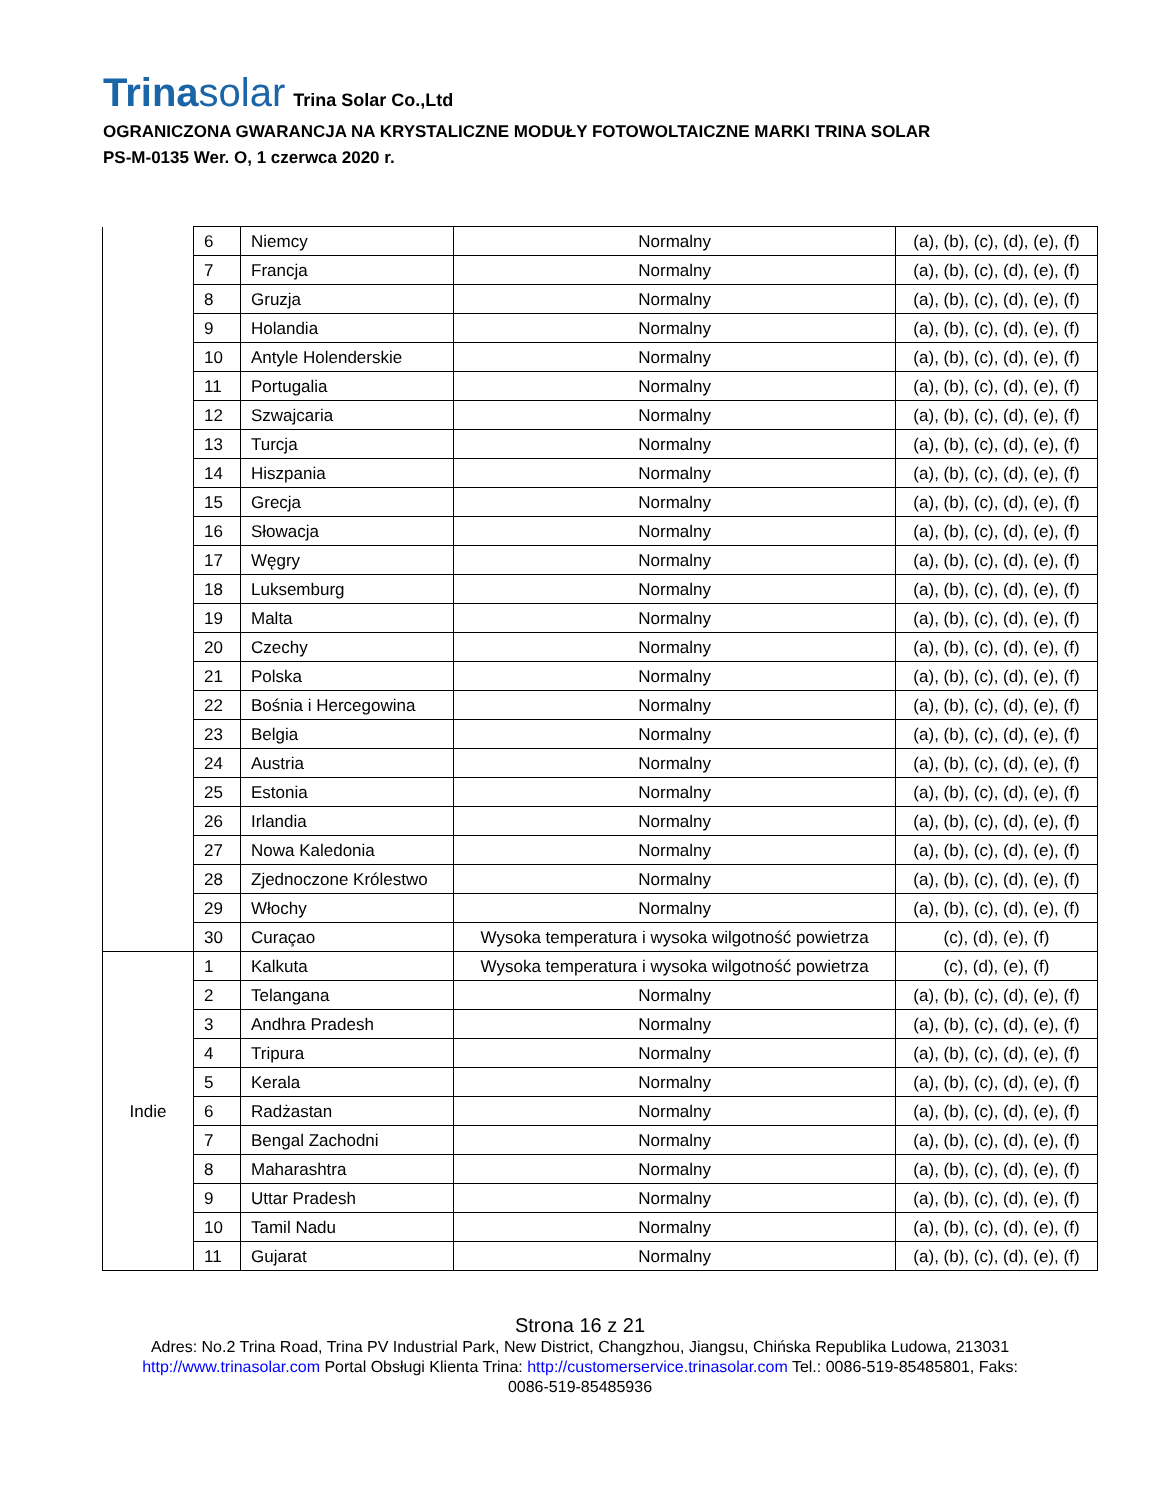Trinasolar
Trina Solar Co.,Ltd
OGRANICZONA GWARANCJA NA KRYSTALICZNE MODUŁY FOTOWOLTAICZNE MARKI TRINA SOLAR
PS-M-0135 Wer. O, 1 czerwca 2020 r.
| | 6 | Niemcy | Normalny | (a), (b), (c), (d), (e), (f) |
| | 7 | Francja | Normalny | (a), (b), (c), (d), (e), (f) |
| | 8 | Gruzja | Normalny | (a), (b), (c), (d), (e), (f) |
| | 9 | Holandia | Normalny | (a), (b), (c), (d), (e), (f) |
| | 10 | Antyle Holenderskie | Normalny | (a), (b), (c), (d), (e), (f) |
| | 11 | Portugalia | Normalny | (a), (b), (c), (d), (e), (f) |
| | 12 | Szwajcaria | Normalny | (a), (b), (c), (d), (e), (f) |
| | 13 | Turcja | Normalny | (a), (b), (c), (d), (e), (f) |
| | 14 | Hiszpania | Normalny | (a), (b), (c), (d), (e), (f) |
| | 15 | Grecja | Normalny | (a), (b), (c), (d), (e), (f) |
| | 16 | Słowacja | Normalny | (a), (b), (c), (d), (e), (f) |
| | 17 | Węgry | Normalny | (a), (b), (c), (d), (e), (f) |
| | 18 | Luksemburg | Normalny | (a), (b), (c), (d), (e), (f) |
| | 19 | Malta | Normalny | (a), (b), (c), (d), (e), (f) |
| | 20 | Czechy | Normalny | (a), (b), (c), (d), (e), (f) |
| | 21 | Polska | Normalny | (a), (b), (c), (d), (e), (f) |
| | 22 | Bośnia i Hercegowina | Normalny | (a), (b), (c), (d), (e), (f) |
| | 23 | Belgia | Normalny | (a), (b), (c), (d), (e), (f) |
| | 24 | Austria | Normalny | (a), (b), (c), (d), (e), (f) |
| | 25 | Estonia | Normalny | (a), (b), (c), (d), (e), (f) |
| | 26 | Irlandia | Normalny | (a), (b), (c), (d), (e), (f) |
| | 27 | Nowa Kaledonia | Normalny | (a), (b), (c), (d), (e), (f) |
| | 28 | Zjednoczone Królestwo | Normalny | (a), (b), (c), (d), (e), (f) |
| | 29 | Włochy | Normalny | (a), (b), (c), (d), (e), (f) |
| | 30 | Curaçao | Wysoka temperatura i wysoka wilgotność powietrza | (c), (d), (e), (f) |
| Indie | 1 | Kalkuta | Wysoka temperatura i wysoka wilgotność powietrza | (c), (d), (e), (f) |
| | 2 | Telangana | Normalny | (a), (b), (c), (d), (e), (f) |
| | 3 | Andhra Pradesh | Normalny | (a), (b), (c), (d), (e), (f) |
| | 4 | Tripura | Normalny | (a), (b), (c), (d), (e), (f) |
| | 5 | Kerala | Normalny | (a), (b), (c), (d), (e), (f) |
| | 6 | Radżastan | Normalny | (a), (b), (c), (d), (e), (f) |
| | 7 | Bengal Zachodni | Normalny | (a), (b), (c), (d), (e), (f) |
| | 8 | Maharashtra | Normalny | (a), (b), (c), (d), (e), (f) |
| | 9 | Uttar Pradesh | Normalny | (a), (b), (c), (d), (e), (f) |
| | 10 | Tamil Nadu | Normalny | (a), (b), (c), (d), (e), (f) |
| | 11 | Gujarat | Normalny | (a), (b), (c), (d), (e), (f) |
Strona 16 z 21
Adres: No.2 Trina Road, Trina PV Industrial Park, New District, Changzhou, Jiangsu, Chińska Republika Ludowa, 213031
http://www.trinasolar.com Portal Obsługi Klienta Trina: http://customerservice.trinasolar.com Tel.: 0086-519-85485801, Faks:
0086-519-85485936